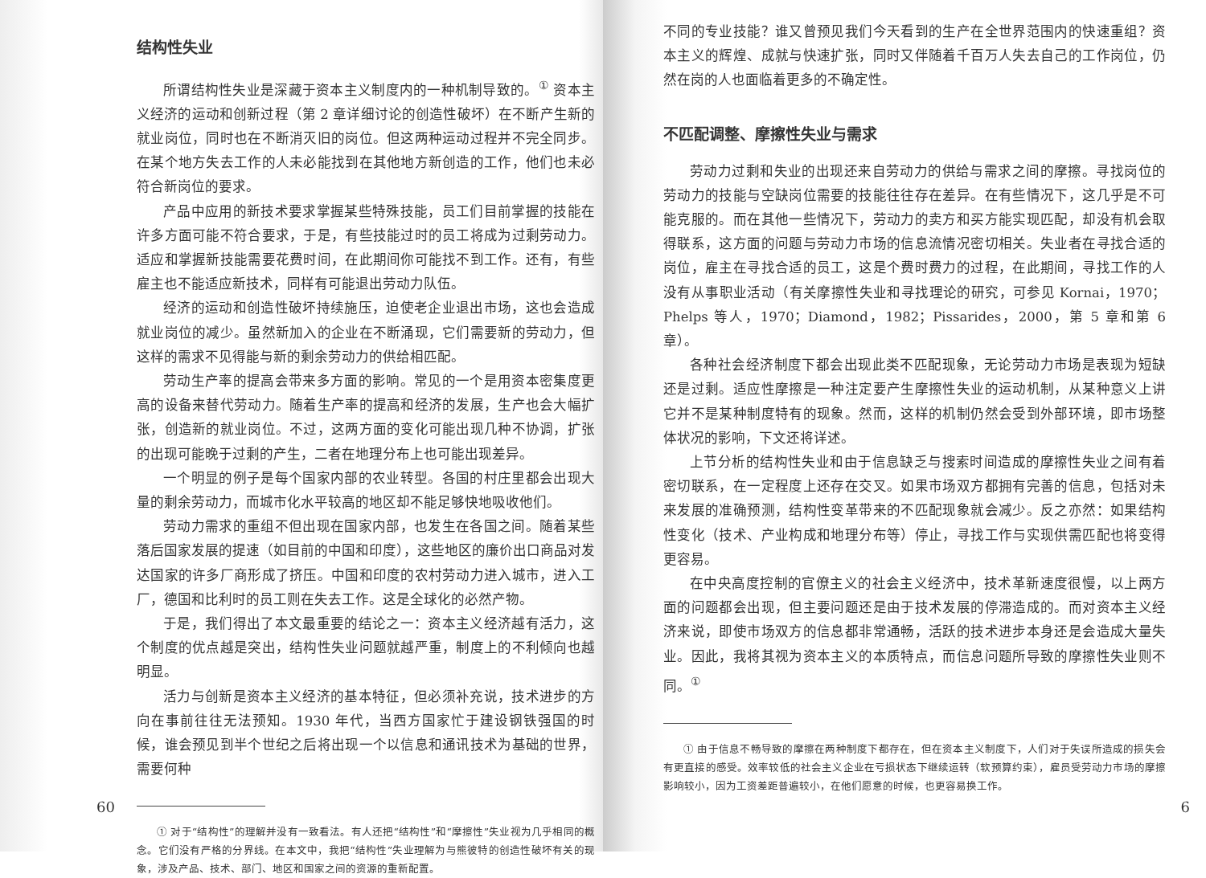结构性失业
所谓结构性失业是深藏于资本主义制度内的一种机制导致的。<sup>①</sup> 资本主义经济的运动和创新过程（第 2 章详细讨论的创造性破坏）在不断产生新的就业岗位，同时也在不断消灭旧的岗位。但这两种运动过程并不完全同步。在某个地方失去工作的人未必能找到在其他地方新创造的工作，他们也未必符合新岗位的要求。
产品中应用的新技术要求掌握某些特殊技能，员工们目前掌握的技能在许多方面可能不符合要求，于是，有些技能过时的员工将成为过剩劳动力。适应和掌握新技能需要花费时间，在此期间你可能找不到工作。还有，有些雇主也不能适应新技术，同样有可能退出劳动力队伍。
经济的运动和创造性破坏持续施压，迫使老企业退出市场，这也会造成就业岗位的减少。虽然新加入的企业在不断涌现，它们需要新的劳动力，但这样的需求不见得能与新的剩余劳动力的供给相匹配。
劳动生产率的提高会带来多方面的影响。常见的一个是用资本密集度更高的设备来替代劳动力。随着生产率的提高和经济的发展，生产也会大幅扩张，创造新的就业岗位。不过，这两方面的变化可能出现几种不协调，扩张的出现可能晚于过剩的产生，二者在地理分布上也可能出现差异。
一个明显的例子是每个国家内部的农业转型。各国的村庄里都会出现大量的剩余劳动力，而城市化水平较高的地区却不能足够快地吸收他们。
劳动力需求的重组不但出现在国家内部，也发生在各国之间。随着某些落后国家发展的提速（如目前的中国和印度），这些地区的廉价出口商品对发达国家的许多厂商形成了挤压。中国和印度的农村劳动力进入城市，进入工厂，德国和比利时的员工则在失去工作。这是全球化的必然产物。
于是，我们得出了本文最重要的结论之一：资本主义经济越有活力，这个制度的优点越是突出，结构性失业问题就越严重，制度上的不利倾向也越明显。
活力与创新是资本主义经济的基本特征，但必须补充说，技术进步的方向在事前往往无法预知。1930 年代，当西方国家忙于建设钢铁强国的时候，谁会预见到半个世纪之后将出现一个以信息和通讯技术为基础的世界，需要何种
① 对于“结构性”的理解并没有一致看法。有人还把“结构性”和“摩擦性”失业视为几乎相同的概念。它们没有严格的分界线。在本文中，我把“结构性”失业理解为与熊彼特的创造性破坏有关的现象，涉及产品、技术、部门、地区和国家之间的资源的重新配置。
60
不同的专业技能？谁又曾预见我们今天看到的生产在全世界范围内的快速重组？资本主义的辉煌、成就与快速扩张，同时又伴随着千百万人失去自己的工作岗位，仍然在岗的人也面临着更多的不确定性。
不匹配调整、摩擦性失业与需求
劳动力过剩和失业的出现还来自劳动力的供给与需求之间的摩擦。寻找岗位的劳动力的技能与空缺岗位需要的技能往往存在差异。在有些情况下，这几乎是不可能克服的。而在其他一些情况下，劳动力的卖方和买方能实现匹配，却没有机会取得联系，这方面的问题与劳动力市场的信息流情况密切相关。失业者在寻找合适的岗位，雇主在寻找合适的员工，这是个费时费力的过程，在此期间，寻找工作的人没有从事职业活动（有关摩擦性失业和寻找理论的研究，可参见 Kornai，1970；Phelps 等人，1970；Diamond，1982；Pissarides，2000，第 5 章和第 6 章）。
各种社会经济制度下都会出现此类不匹配现象，无论劳动力市场是表现为短缺还是过剩。适应性摩擦是一种注定要产生摩擦性失业的运动机制，从某种意义上讲它并不是某种制度特有的现象。然而，这样的机制仍然会受到外部环境，即市场整体状况的影响，下文还将详述。
上节分析的结构性失业和由于信息缺乏与搜索时间造成的摩擦性失业之间有着密切联系，在一定程度上还存在交叉。如果市场双方都拥有完善的信息，包括对未来发展的准确预测，结构性变革带来的不匹配现象就会减少。反之亦然：如果结构性变化（技术、产业构成和地理分布等）停止，寻找工作与实现供需匹配也将变得更容易。
在中央高度控制的官僚主义的社会主义经济中，技术革新速度很慢，以上两方面的问题都会出现，但主要问题还是由于技术发展的停滞造成的。而对资本主义经济来说，即使市场双方的信息都非常通畅，活跃的技术进步本身还是会造成大量失业。因此，我将其视为资本主义的本质特点，而信息问题所导致的摩擦性失业则不同。<sup>①</sup>
① 由于信息不畅导致的摩擦在两种制度下都存在，但在资本主义制度下，人们对于失误所造成的损失会有更直接的感受。效率较低的社会主义企业在亏损状态下继续运转（软预算约束），雇员受劳动力市场的摩擦影响较小，因为工资差距普遍较小，在他们愿意的时候，也更容易换工作。
6